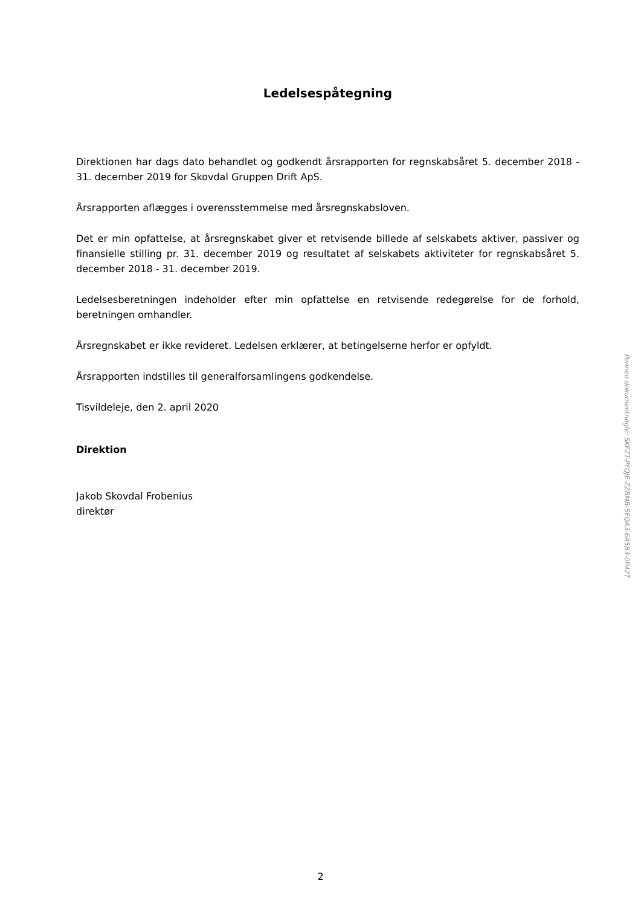Ledelsespåtegning
Direktionen har dags dato behandlet og godkendt årsrapporten for regnskabsåret 5. december 2018 - 31. december 2019 for Skovdal Gruppen Drift ApS.
Årsrapporten aflægges i overensstemmelse med årsregnskabsloven.
Det er min opfattelse, at årsregnskabet giver et retvisende billede af selskabets aktiver, passiver og finansielle stilling pr. 31. december 2019 og resultatet af selskabets aktiviteter for regnskabsåret 5. december 2018 - 31. december 2019.
Ledelsesberetningen indeholder efter min opfattelse en retvisende redegørelse for de forhold, beretningen omhandler.
Årsregnskabet er ikke revideret. Ledelsen erklærer, at betingelserne herfor er opfyldt.
Årsrapporten indstilles til generalforsamlingens godkendelse.
Tisvildeleje, den 2. april 2020
Direktion
Jakob Skovdal Frobenius
direktør
Penneo dokumentnøgle: SKFZT-PYQJE-ZZBMB-5EQA3-6A5B3-0P42T
2